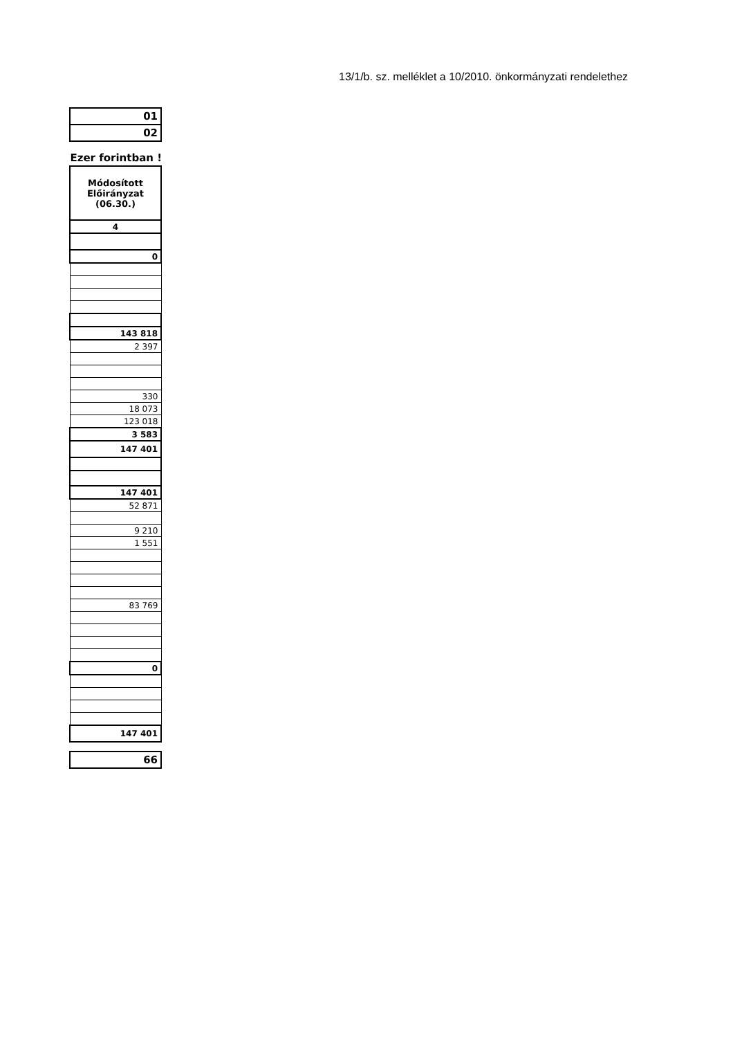13/1/b. sz. melléklet a 10/2010. önkormányzati rendelethez
| 01 |
| 02 |
Ezer forintban !
| Módosított Előirányzat (06.30.) |
| 4 |
| 0 |
| 143 818 |
| 2 397 |
| 330 |
| 18 073 |
| 123 018 |
| 3 583 |
| 147 401 |
| 147 401 |
| 52 871 |
| 9 210 |
| 1 551 |
| 83 769 |
| 0 |
| 147 401 |
| 66 |